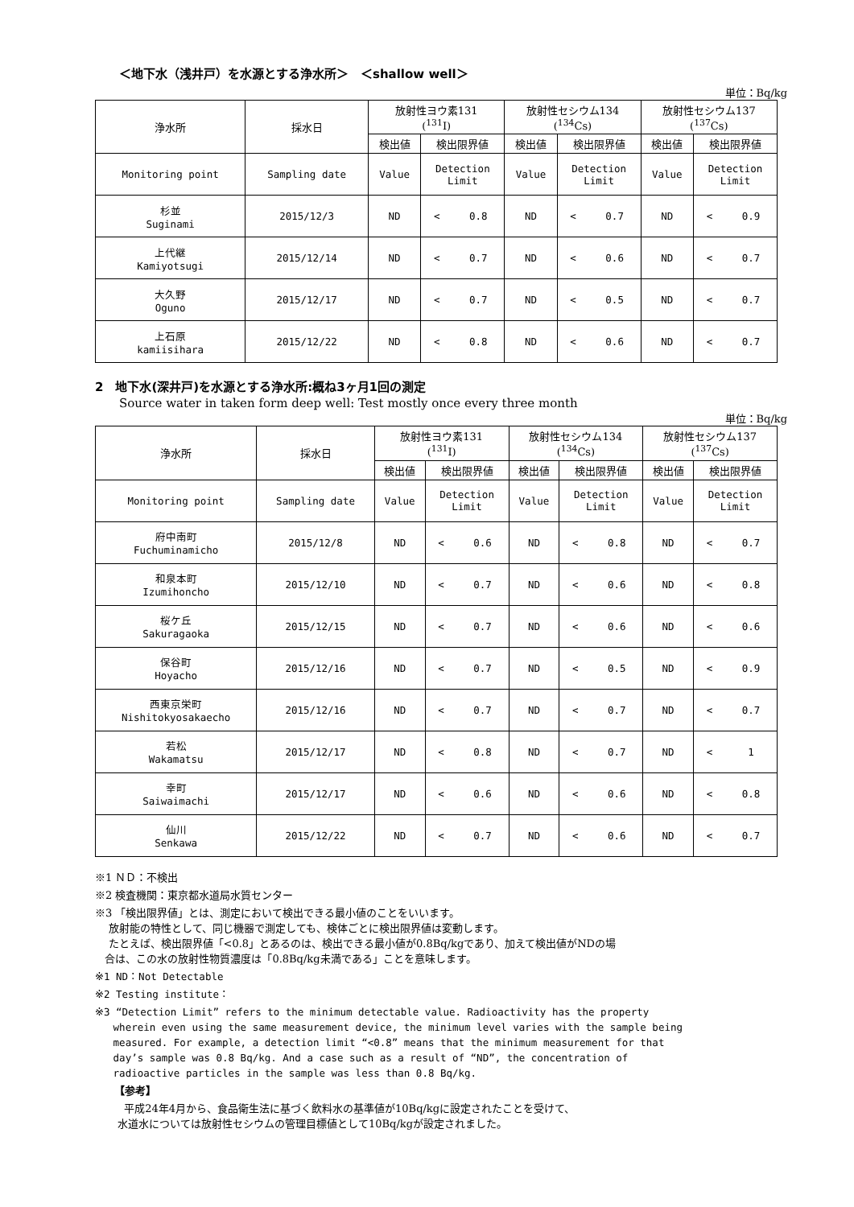＜地下水（浅井戸）を水源とする浄水所＞　＜shallow well＞
単位：Bq/kg
| 浄水所 | 採水日 | 放射性ヨウ素131 (<sup>131</sup>I) | | | 放射性セシウム134 (<sup>134</sup>Cs) | | | 放射性セシウム137 (<sup>137</sup>Cs) | | |
| --- | --- | --- | --- | --- | --- | --- | --- | --- | --- | --- |
| | | 検出値 | 検出限界値 | | 検出値 | 検出限界値 | | 検出値 | 検出限界値 | |
| Monitoring point | Sampling date | Value | Detection Limit | | Value | Detection Limit | | Value | Detection Limit | |
| 杉並 Suginami | 2015/12/3 | ND | < | 0.8 | ND | < | 0.7 | ND | < | 0.9 |
| 上代継 Kamiyotsugi | 2015/12/14 | ND | < | 0.7 | ND | < | 0.6 | ND | < | 0.7 |
| 大久野 Oguno | 2015/12/17 | ND | < | 0.7 | ND | < | 0.5 | ND | < | 0.7 |
| 上石原 kamiisihara | 2015/12/22 | ND | < | 0.8 | ND | < | 0.6 | ND | < | 0.7 |
2　地下水(深井戸)を水源とする浄水所:概ね3ヶ月1回の測定
Source water in taken form deep well: Test mostly once every three month
単位：Bq/kg
| 浄水所 | 採水日 | 放射性ヨウ素131 (<sup>131</sup>I) | | | 放射性セシウム134 (<sup>134</sup>Cs) | | | 放射性セシウム137 (<sup>137</sup>Cs) | | |
| --- | --- | --- | --- | --- | --- | --- | --- | --- | --- | --- |
| | | 検出値 | 検出限界値 | | 検出値 | 検出限界値 | | 検出値 | 検出限界値 | |
| Monitoring point | Sampling date | Value | Detection Limit | | Value | Detection Limit | | Value | Detection Limit | |
| 府中南町 Fuchuminamicho | 2015/12/8 | ND | < | 0.6 | ND | < | 0.8 | ND | < | 0.7 |
| 和泉本町 Izumihoncho | 2015/12/10 | ND | < | 0.7 | ND | < | 0.6 | ND | < | 0.8 |
| 桜ケ丘 Sakuragaoka | 2015/12/15 | ND | < | 0.7 | ND | < | 0.6 | ND | < | 0.6 |
| 保谷町 Hoyacho | 2015/12/16 | ND | < | 0.7 | ND | < | 0.5 | ND | < | 0.9 |
| 西東京栄町 Nishitokyosakaecho | 2015/12/16 | ND | < | 0.7 | ND | < | 0.7 | ND | < | 0.7 |
| 若松 Wakamatsu | 2015/12/17 | ND | < | 0.8 | ND | < | 0.7 | ND | < | 1 |
| 幸町 Saiwaimachi | 2015/12/17 | ND | < | 0.6 | ND | < | 0.6 | ND | < | 0.8 |
| 仙川 Senkawa | 2015/12/22 | ND | < | 0.7 | ND | < | 0.6 | ND | < | 0.7 |
※1 ＮＤ：不検出
※2 検査機関：東京都水道局水質センター
※3 「検出限界値」とは、測定において検出できる最小値のことをいいます。
放射能の特性として、同じ機器で測定しても、検体ごとに検出限界値は変動します。
たとえば、検出限界値「<0.8」とあるのは、検出できる最小値が0.8Bq/kgであり、加えて検出値がNDの場
合は、この水の放射性物質濃度は「0.8Bq/kg未満である」ことを意味します。
※1 ND：Not Detectable
※2 Testing institute：
※3 “Detection Limit” refers to the minimum detectable value. Radioactivity has the property
wherein even using the same measurement device, the minimum level varies with the sample being
measured. For example, a detection limit “<0.8” means that the minimum measurement for that
day’s sample was 0.8 Bq/kg. And a case such as a result of “ND”, the concentration of
radioactive particles in the sample was less than 0.8 Bq/kg.
【参考】
平成24年4月から、食品衛生法に基づく飲料水の基準値が10Bq/kgに設定されたことを受けて、
水道水については放射性セシウムの管理目標値として10Bq/kgが設定されました。